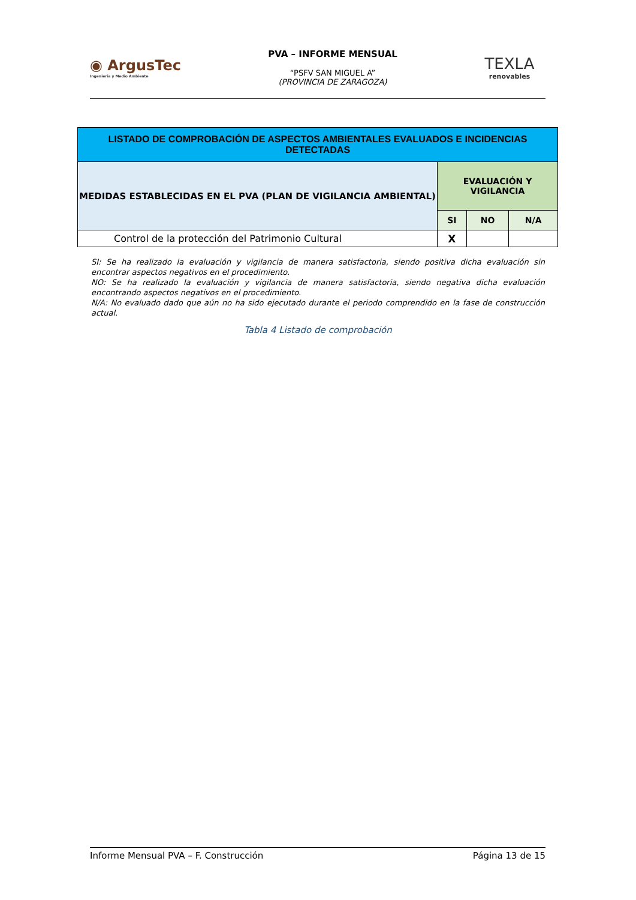◉ ArgusTec
Ingeniería y Medio Ambiente
PVA – INFORME MENSUAL
“PSFV SAN MIGUEL A”
(PROVINCIA DE ZARAGOZA)
TEXLA
renovables
| LISTADO DE COMPROBACIÓN DE ASPECTOS AMBIENTALES EVALUADOS E INCIDENCIAS DETECTADAS | | | |
| --- | --- | --- | --- |
| MEDIDAS ESTABLECIDAS EN EL PVA (PLAN DE VIGILANCIA AMBIENTAL) | EVALUACIÓN Y VIGILANCIA | | |
| | SI | NO | N/A |
| Control de la protección del Patrimonio Cultural | X | | |
SI: Se ha realizado la evaluación y vigilancia de manera satisfactoria, siendo positiva dicha evaluación sin encontrar aspectos negativos en el procedimiento.
NO: Se ha realizado la evaluación y vigilancia de manera satisfactoria, siendo negativa dicha evaluación encontrando aspectos negativos en el procedimiento.
N/A: No evaluado dado que aún no ha sido ejecutado durante el periodo comprendido en la fase de construcción actual.
Tabla 4 Listado de comprobación
Informe Mensual PVA – F. Construcción Página 13 de 15